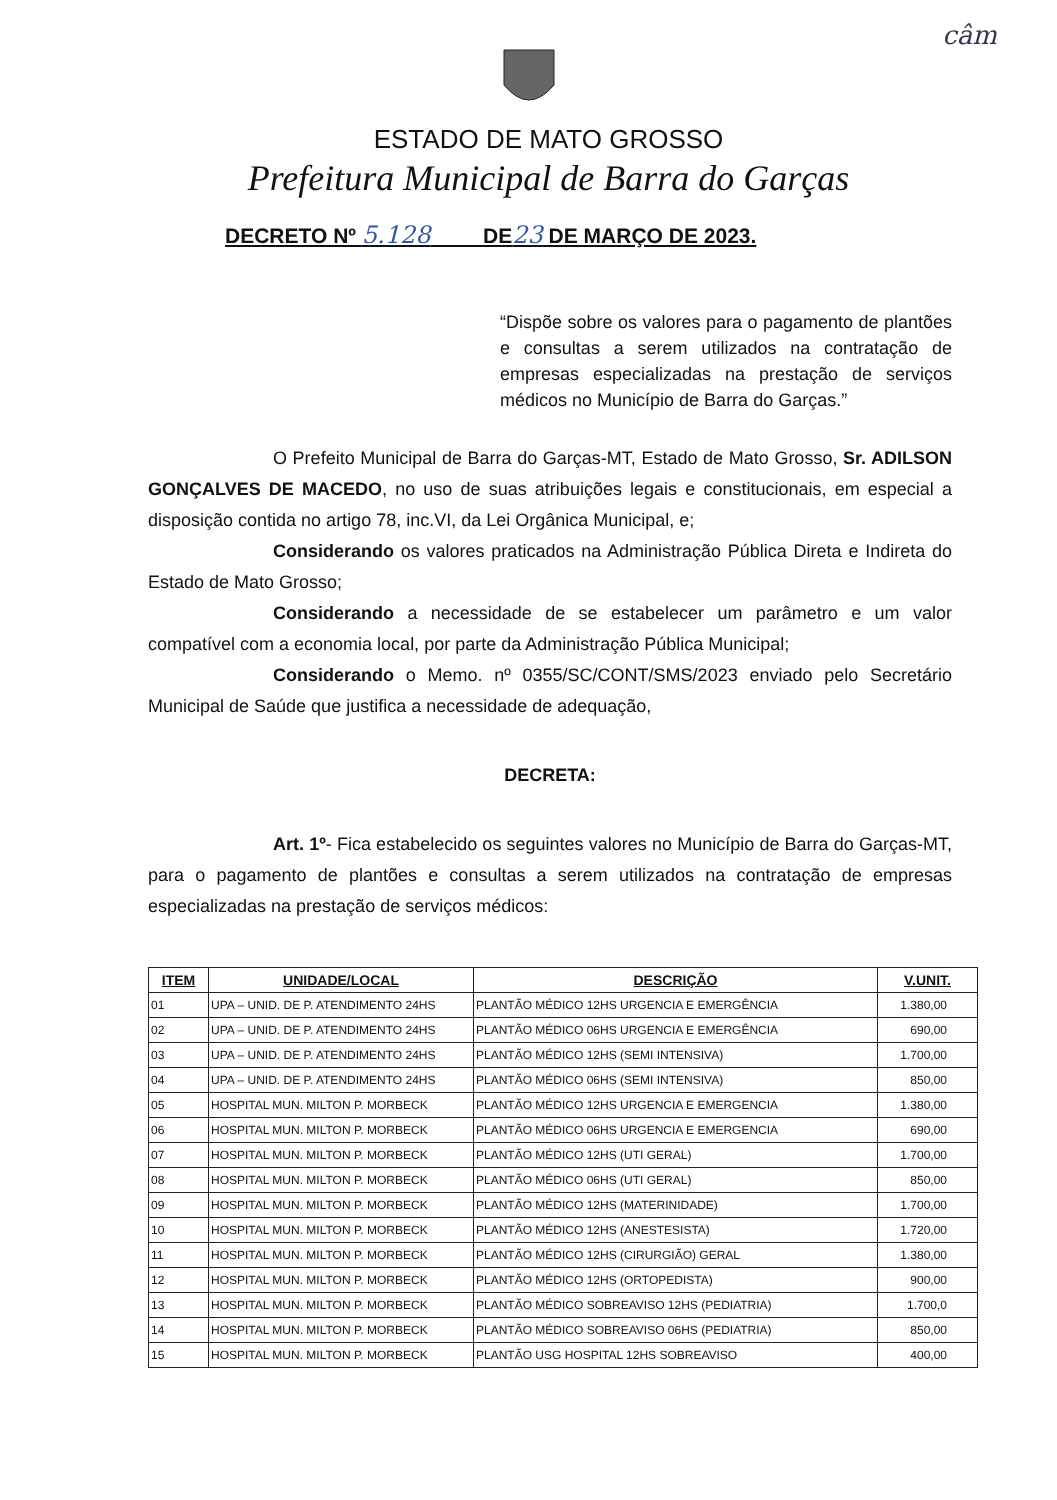câm
ESTADO DE MATO GROSSO
Prefeitura Municipal de Barra do Garças
DECRETO Nº 5.128 DE23 DE MARÇO DE 2023.
“Dispõe sobre os valores para o pagamento de plantões e consultas a serem utilizados na contratação de empresas especializadas na prestação de serviços médicos no Município de Barra do Garças.”
O Prefeito Municipal de Barra do Garças-MT, Estado de Mato Grosso, Sr. ADILSON GONÇALVES DE MACEDO, no uso de suas atribuições legais e constitucionais, em especial a disposição contida no artigo 78, inc.VI, da Lei Orgânica Municipal, e;
Considerando os valores praticados na Administração Pública Direta e Indireta do Estado de Mato Grosso;
Considerando a necessidade de se estabelecer um parâmetro e um valor compatível com a economia local, por parte da Administração Pública Municipal;
Considerando o Memo. nº 0355/SC/CONT/SMS/2023 enviado pelo Secretário Municipal de Saúde que justifica a necessidade de adequação,
DECRETA:
Art. 1º- Fica estabelecido os seguintes valores no Município de Barra do Garças-MT, para o pagamento de plantões e consultas a serem utilizados na contratação de empresas especializadas na prestação de serviços médicos:
| ITEM | UNIDADE/LOCAL | DESCRIÇÃO | V.UNIT. |
| --- | --- | --- | --- |
| 01 | UPA – UNID. DE P. ATENDIMENTO 24HS | PLANTÃO MÉDICO 12HS URGENCIA E EMERGÊNCIA | 1.380,00 |
| 02 | UPA – UNID. DE P. ATENDIMENTO 24HS | PLANTÃO MÉDICO 06HS URGENCIA E EMERGÊNCIA | 690,00 |
| 03 | UPA – UNID. DE P. ATENDIMENTO 24HS | PLANTÃO MÉDICO 12HS (SEMI INTENSIVA) | 1.700,00 |
| 04 | UPA – UNID. DE P. ATENDIMENTO 24HS | PLANTÃO MÉDICO 06HS (SEMI INTENSIVA) | 850,00 |
| 05 | HOSPITAL MUN. MILTON P. MORBECK | PLANTÃO MÉDICO 12HS URGENCIA E EMERGENCIA | 1.380,00 |
| 06 | HOSPITAL MUN. MILTON P. MORBECK | PLANTÃO MÉDICO 06HS URGENCIA E EMERGENCIA | 690,00 |
| 07 | HOSPITAL MUN. MILTON P. MORBECK | PLANTÃO MÉDICO 12HS (UTI GERAL) | 1.700,00 |
| 08 | HOSPITAL MUN. MILTON P. MORBECK | PLANTÃO MÉDICO 06HS (UTI GERAL) | 850,00 |
| 09 | HOSPITAL MUN. MILTON P. MORBECK | PLANTÃO MÉDICO 12HS (MATERINIDADE) | 1.700,00 |
| 10 | HOSPITAL MUN. MILTON P. MORBECK | PLANTÃO MÉDICO 12HS (ANESTESISTA) | 1.720,00 |
| 11 | HOSPITAL MUN. MILTON P. MORBECK | PLANTÃO MÉDICO 12HS (CIRURGIÃO) GERAL | 1.380,00 |
| 12 | HOSPITAL MUN. MILTON P. MORBECK | PLANTÃO MÉDICO 12HS (ORTOPEDISTA) | 900,00 |
| 13 | HOSPITAL MUN. MILTON P. MORBECK | PLANTÃO MÉDICO SOBREAVISO 12HS (PEDIATRIA) | 1.700,0 |
| 14 | HOSPITAL MUN. MILTON P. MORBECK | PLANTÃO MÉDICO SOBREAVISO 06HS (PEDIATRIA) | 850,00 |
| 15 | HOSPITAL MUN. MILTON P. MORBECK | PLANTÃO USG HOSPITAL 12HS SOBREAVISO | 400,00 |